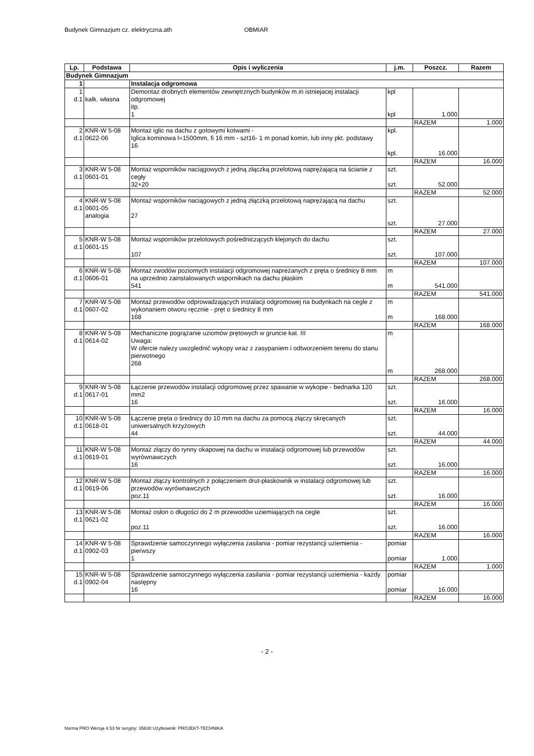Budynek Gimnazjum cz. elektryczna.ath OBMIAR
| Lp. | Podstawa | Opis i wyliczenia | j.m. | Poszcz. | Razem |
| --- | --- | --- | --- | --- | --- |
| Budynek Gimnazjum | | | | | |
| 1 | | Instalacja odgromowa | | | |
| 1 d.1 | kalk. własna | Demontaz drobnych elementów zewnętrznych budynków m.in istniejacej instalacji odgromowej itp. 1 | kpl kpl | 1.000 | |
| | | | | RAZEM | 1.000 |
| 2 d.1 | KNR-W 5-08 0622-06 | Montaż iglic na dachu z gotowymi kotwami - Iglica kominowa l=1500mm, fi 16 mm - szt16- 1 m ponad komin, lub inny pkt. podstawy 16 | kpl. kpl. | 16.000 | |
| | | | | RAZEM | 16.000 |
| 3 d.1 | KNR-W 5-08 0601-01 | Montaż wsporników naciągowych z jedną złączką przelotową naprężającą na ścianie z cegły 32+20 | szt. szt. | 52.000 | |
| | | | | RAZEM | 52.000 |
| 4 d.1 | KNR-W 5-08 0601-05 analogia | Montaż wsporników naciągowych z jedną złączką przelotową naprężającą na dachu 27 | szt. szt. | 27.000 | |
| | | | | RAZEM | 27.000 |
| 5 d.1 | KNR-W 5-08 0601-15 | Montaż wsporników przelotowych pośredniczących klejonych do dachu 107 | szt. szt. | 107.000 | |
| | | | | RAZEM | 107.000 |
| 6 d.1 | KNR-W 5-08 0606-01 | Montaż zwodów poziomych instalacji odgromowej napreżanych z pręta o średnicy 8 mm na uprzednio zainstalowanych wspornikach na dachu płaskim 541 | m m | 541.000 | |
| | | | | RAZEM | 541.000 |
| 7 d.1 | KNR-W 5-08 0607-02 | Montaż przewodów odprowadzających instalacji odgromowej na budynkach na cegle z wykonaniem otworu ręcznie - pręt o średnicy 8 mm 168 | m m | 168.000 | |
| | | | | RAZEM | 168.000 |
| 8 d.1 | KNR-W 5-08 0614-02 | Mechaniczne pogrążanie uziomów prętowych w gruncie kat. III Uwaga: W ofercie nalezy uwzglednić wykopy wraz z zasypaniem i odtworzeniem terenu do stanu pierwotnego 268 | m m | 268.000 | |
| | | | | RAZEM | 268.000 |
| 9 d.1 | KNR-W 5-08 0617-01 | Łączenie przewodów instalacji odgromowej przez spawanie w wykopie - bednarka 120 mm2 16 | szt. szt. | 16.000 | |
| | | | | RAZEM | 16.000 |
| 10 d.1 | KNR-W 5-08 0618-01 | Łączenie pręta o średnicy do 10 mm na dachu za pomocą złączy skręcanych uniwersalnych krzyżowych 44 | szt. szt. | 44.000 | |
| | | | | RAZEM | 44.000 |
| 11 d.1 | KNR-W 5-08 0619-01 | Montaż złączy do rynny okapowej na dachu w instalacji odgromowej lub przewodów wyrównawczych 16 | szt. szt. | 16.000 | |
| | | | | RAZEM | 16.000 |
| 12 d.1 | KNR-W 5-08 0619-06 | Montaż złączy kontrolnych z połączeniem drut-płaskownik w instalacji odgromowej lub przewodów wyrównawczych poz.11 | szt. szt. | 16.000 | |
| | | | | RAZEM | 16.000 |
| 13 d.1 | KNR-W 5-08 0621-02 | Montaż osłon o długości do 2 m przewodów uziemiających na cegle poz.11 | szt. szt. | 16.000 | |
| | | | | RAZEM | 16.000 |
| 14 d.1 | KNR-W 5-08 0902-03 | Sprawdzenie samoczynnego wyłączenia zasilania - pomiar rezystancji uziemienia - pierwszy 1 | pomiar pomiar | 1.000 | |
| | | | | RAZEM | 1.000 |
| 15 d.1 | KNR-W 5-08 0902-04 | Sprawdzenie samoczynnego wyłączenia zasilania - pomiar rezystancji uziemienia - każdy następny 16 | pomiar pomiar | 16.000 | |
| | | | | RAZEM | 16.000 |
- 2 -
Norma PRO Wersja 4.53 Nr seryjny: 35630 Użytkownik: PROJEKT-TECHNIKA